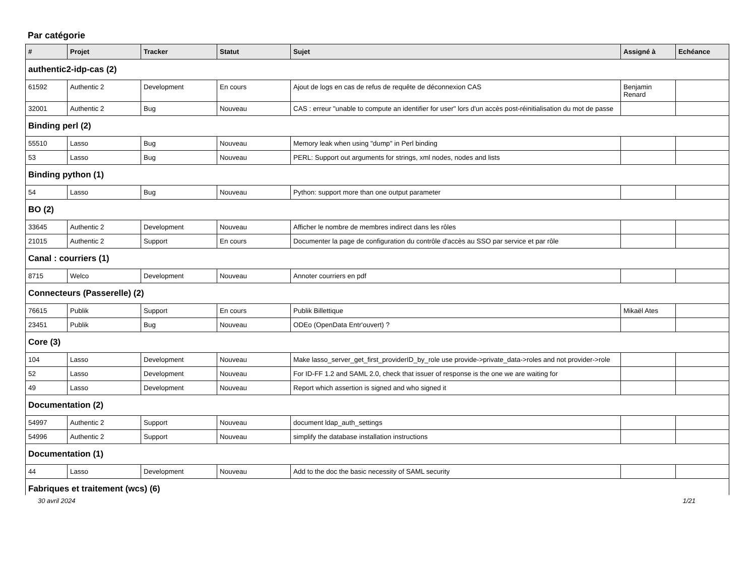Par catégorie
| # | Projet | Tracker | Statut | Sujet | Assigné à | Echéance |
| --- | --- | --- | --- | --- | --- | --- |
| authentic2-idp-cas (2) | | | | | | |
| 61592 | Authentic 2 | Development | En cours | Ajout de logs en cas de refus de requête de déconnexion CAS | Benjamin Renard | |
| 32001 | Authentic 2 | Bug | Nouveau | CAS : erreur "unable to compute an identifier for user" lors d'un accès post-réinitialisation du mot de passe | | |
| Binding perl (2) | | | | | | |
| 55510 | Lasso | Bug | Nouveau | Memory leak when using "dump" in Perl binding | | |
| 53 | Lasso | Bug | Nouveau | PERL: Support out arguments for strings, xml nodes, nodes and lists | | |
| Binding python (1) | | | | | | |
| 54 | Lasso | Bug | Nouveau | Python: support more than one output parameter | | |
| BO (2) | | | | | | |
| 33645 | Authentic 2 | Development | Nouveau | Afficher le nombre de membres indirect dans les rôles | | |
| 21015 | Authentic 2 | Support | En cours | Documenter la page de configuration du contrôle d'accès au SSO par service et par rôle | | |
| Canal : courriers (1) | | | | | | |
| 8715 | Welco | Development | Nouveau | Annoter courriers en pdf | | |
| Connecteurs (Passerelle) (2) | | | | | | |
| 76615 | Publik | Support | En cours | Publik Billettique | Mikaël Ates | |
| 23451 | Publik | Bug | Nouveau | ODEo (OpenData Entr'ouvert) ? | | |
| Core (3) | | | | | | |
| 104 | Lasso | Development | Nouveau | Make lasso_server_get_first_providerID_by_role use provide->private_data->roles and not provider->role | | |
| 52 | Lasso | Development | Nouveau | For ID-FF 1.2 and SAML 2.0, check that issuer of response is the one we are waiting for | | |
| 49 | Lasso | Development | Nouveau | Report which assertion is signed and who signed it | | |
| Documentation (2) | | | | | | |
| 54997 | Authentic 2 | Support | Nouveau | document ldap_auth_settings | | |
| 54996 | Authentic 2 | Support | Nouveau | simplify the database installation instructions | | |
| Documentation (1) | | | | | | |
| 44 | Lasso | Development | Nouveau | Add to the doc the basic necessity of SAML security | | |
| Fabriques et traitement (wcs) (6) | | | | | | |
30 avril 2024 1/21